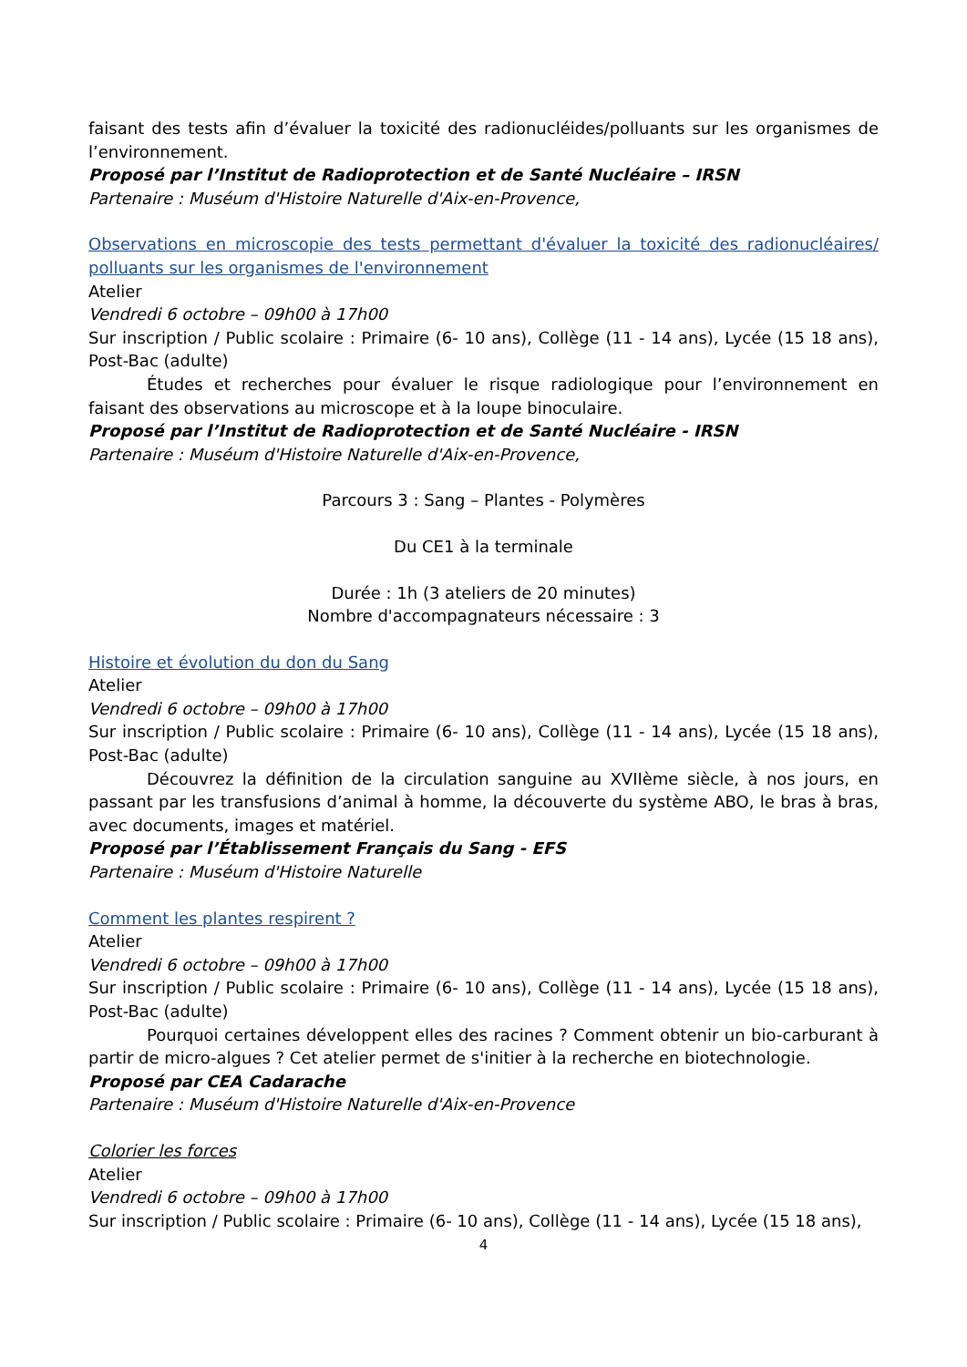faisant des tests afin d’évaluer la toxicité des radionucléides/polluants sur les organismes de l’environnement.
Proposé par l’Institut de Radioprotection et de Santé Nucléaire – IRSN
Partenaire : Muséum d'Histoire Naturelle d'Aix-en-Provence,
Observations en microscopie des tests permettant d'évaluer la toxicité des radionucléaires/ polluants sur les organismes de l'environnement
Atelier
Vendredi 6 octobre – 09h00 à 17h00
Sur inscription / Public scolaire : Primaire (6- 10 ans), Collège (11 - 14 ans), Lycée (15 18 ans), Post-Bac (adulte)
Études et recherches pour évaluer le risque radiologique pour l’environnement en faisant des observations au microscope et à la loupe binoculaire.
Proposé par l’Institut de Radioprotection et de Santé Nucléaire - IRSN
Partenaire : Muséum d'Histoire Naturelle d'Aix-en-Provence,
Parcours 3 : Sang – Plantes - Polymères
Du CE1 à la terminale
Durée : 1h (3 ateliers de 20 minutes)
Nombre d'accompagnateurs nécessaire : 3
Histoire et évolution du don du Sang
Atelier
Vendredi 6 octobre – 09h00 à 17h00
Sur inscription / Public scolaire : Primaire (6- 10 ans), Collège (11 - 14 ans), Lycée (15 18 ans), Post-Bac (adulte)
Découvrez la définition de la circulation sanguine au XVIIème siècle, à nos jours, en passant par les transfusions d’animal à homme, la découverte du système ABO, le bras à bras, avec documents, images et matériel.
Proposé par l’Établissement Français du Sang - EFS
Partenaire : Muséum d'Histoire Naturelle
Comment les plantes respirent ?
Atelier
Vendredi 6 octobre – 09h00 à 17h00
Sur inscription / Public scolaire : Primaire (6- 10 ans), Collège (11 - 14 ans), Lycée (15 18 ans), Post-Bac (adulte)
Pourquoi certaines développent elles des racines ? Comment obtenir un bio-carburant à partir de micro-algues ? Cet atelier permet de s'initier à la recherche en biotechnologie.
Proposé par CEA Cadarache
Partenaire : Muséum d'Histoire Naturelle d'Aix-en-Provence
Colorier les forces
Atelier
Vendredi 6 octobre – 09h00 à 17h00
Sur inscription / Public scolaire : Primaire (6- 10 ans), Collège (11 - 14 ans), Lycée (15 18 ans),
4